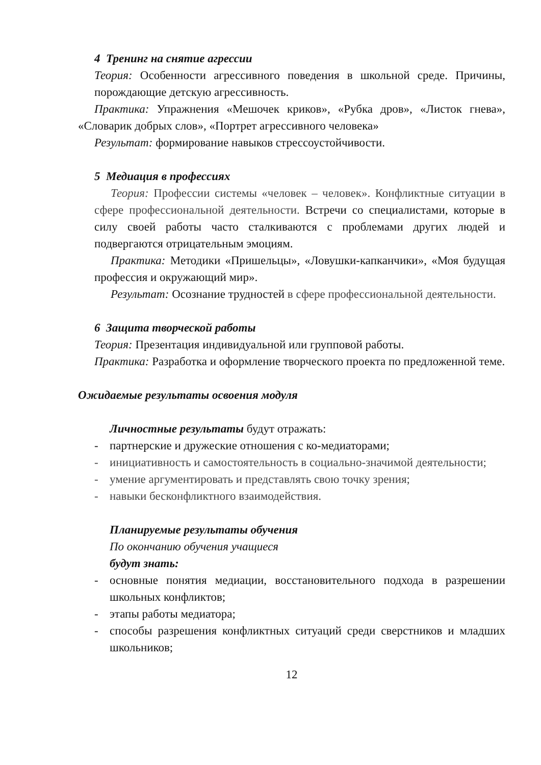4 Тренинг на снятие агрессии
Теория: Особенности агрессивного поведения в школьной среде. Причины, порождающие детскую агрессивность.
Практика: Упражнения «Мешочек криков», «Рубка дров», «Листок гнева», «Словарик добрых слов», «Портрет агрессивного человека»
Результат: формирование навыков стрессоустойчивости.
5 Медиация в профессиях
Теория: Профессии системы «человек – человек». Конфликтные ситуации в сфере профессиональной деятельности. Встречи со специалистами, которые в силу своей работы часто сталкиваются с проблемами других людей и подвергаются отрицательным эмоциям.
Практика: Методики «Пришельцы», «Ловушки-капканчики», «Моя будущая профессия и окружающий мир».
Результат: Осознание трудностей в сфере профессиональной деятельности.
6 Защита творческой работы
Теория: Презентация индивидуальной или групповой работы.
Практика: Разработка и оформление творческого проекта по предложенной теме.
Ожидаемые результаты освоения модуля
Личностные результаты будут отражать:
- партнерские и дружеские отношения с ко-медиаторами;
- инициативность и самостоятельность в социально-значимой деятельности;
- умение аргументировать и представлять свою точку зрения;
- навыки бесконфликтного взаимодействия.
Планируемые результаты обучения
По окончанию обучения учащиеся
будут знать:
- основные понятия медиации, восстановительного подхода в разрешении школьных конфликтов;
- этапы работы медиатора;
- способы разрешения конфликтных ситуаций среди сверстников и младших школьников;
12